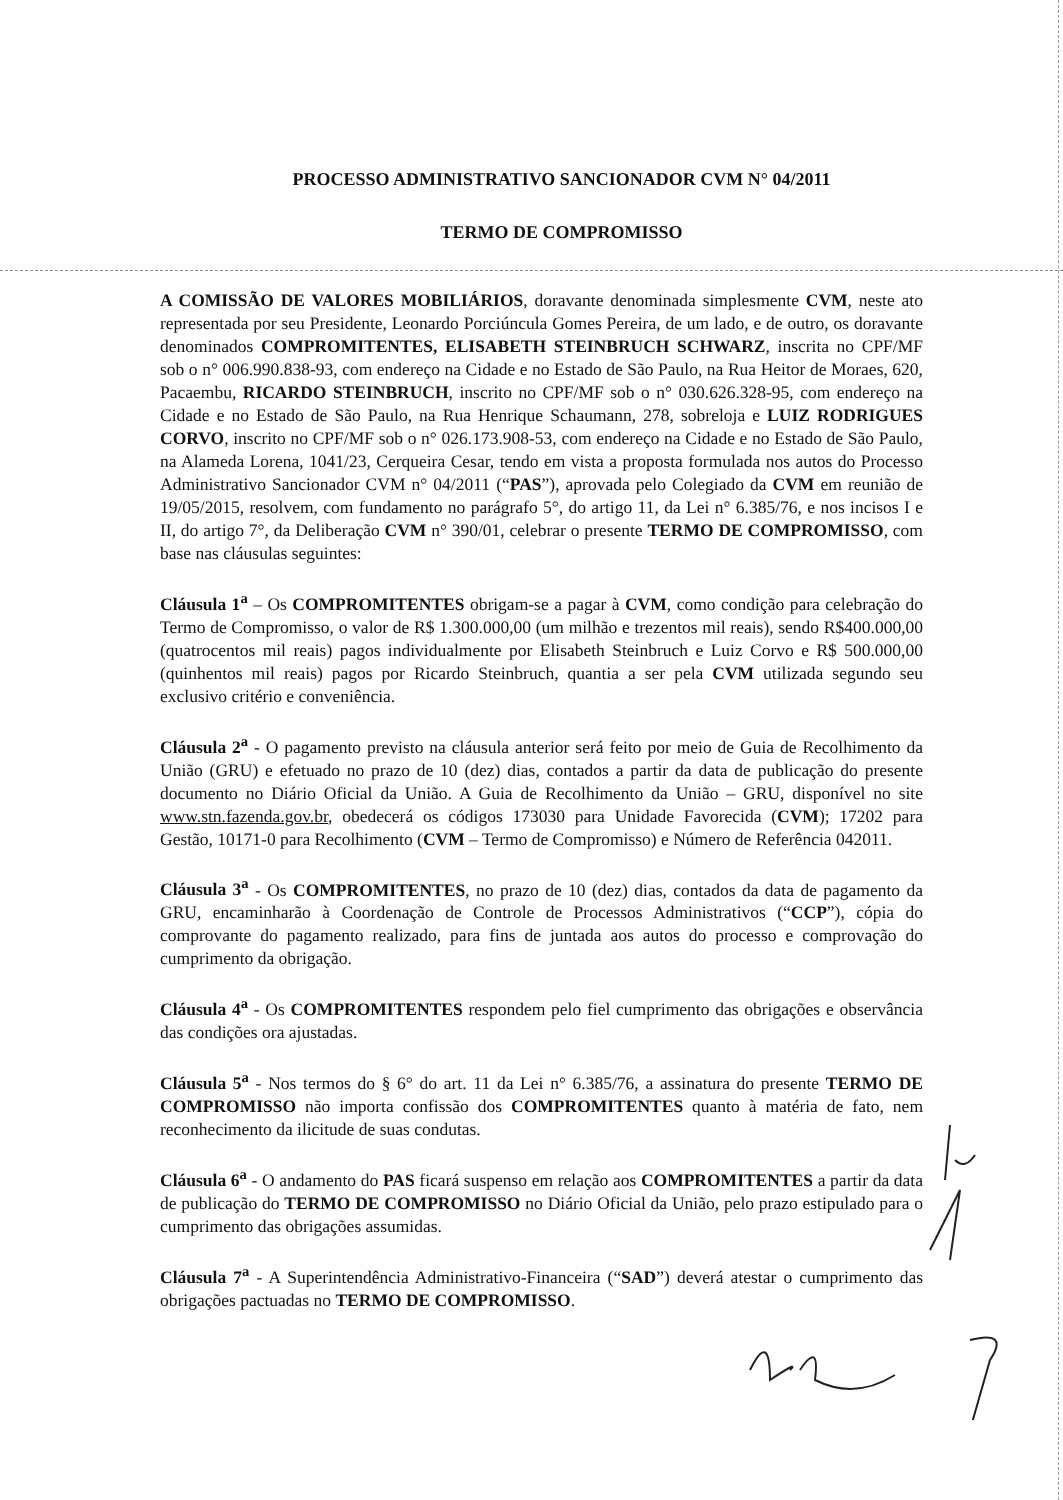PROCESSO ADMINISTRATIVO SANCIONADOR CVM N° 04/2011
TERMO DE COMPROMISSO
A COMISSÃO DE VALORES MOBILIÁRIOS, doravante denominada simplesmente CVM, neste ato representada por seu Presidente, Leonardo Porciúncula Gomes Pereira, de um lado, e de outro, os doravante denominados COMPROMITENTES, ELISABETH STEINBRUCH SCHWARZ, inscrita no CPF/MF sob o n° 006.990.838-93, com endereço na Cidade e no Estado de São Paulo, na Rua Heitor de Moraes, 620, Pacaembu, RICARDO STEINBRUCH, inscrito no CPF/MF sob o n° 030.626.328-95, com endereço na Cidade e no Estado de São Paulo, na Rua Henrique Schaumann, 278, sobreloja e LUIZ RODRIGUES CORVO, inscrito no CPF/MF sob o n° 026.173.908-53, com endereço na Cidade e no Estado de São Paulo, na Alameda Lorena, 1041/23, Cerqueira Cesar, tendo em vista a proposta formulada nos autos do Processo Administrativo Sancionador CVM n° 04/2011 (“PAS”), aprovada pelo Colegiado da CVM em reunião de 19/05/2015, resolvem, com fundamento no parágrafo 5°, do artigo 11, da Lei n° 6.385/76, e nos incisos I e II, do artigo 7°, da Deliberação CVM n° 390/01, celebrar o presente TERMO DE COMPROMISSO, com base nas cláusulas seguintes:
Cláusula 1<sup>a</sup> – Os COMPROMITENTES obrigam-se a pagar à CVM, como condição para celebração do Termo de Compromisso, o valor de R$ 1.300.000,00 (um milhão e trezentos mil reais), sendo R$400.000,00 (quatrocentos mil reais) pagos individualmente por Elisabeth Steinbruch e Luiz Corvo e R$ 500.000,00 (quinhentos mil reais) pagos por Ricardo Steinbruch, quantia a ser pela CVM utilizada segundo seu exclusivo critério e conveniência.
Cláusula 2<sup>a</sup> - O pagamento previsto na cláusula anterior será feito por meio de Guia de Recolhimento da União (GRU) e efetuado no prazo de 10 (dez) dias, contados a partir da data de publicação do presente documento no Diário Oficial da União. A Guia de Recolhimento da União – GRU, disponível no site www.stn.fazenda.gov.br, obedecerá os códigos 173030 para Unidade Favorecida (CVM); 17202 para Gestão, 10171-0 para Recolhimento (CVM – Termo de Compromisso) e Número de Referência 042011.
Cláusula 3<sup>a</sup> - Os COMPROMITENTES, no prazo de 10 (dez) dias, contados da data de pagamento da GRU, encaminharão à Coordenação de Controle de Processos Administrativos (“CCP”), cópia do comprovante do pagamento realizado, para fins de juntada aos autos do processo e comprovação do cumprimento da obrigação.
Cláusula 4<sup>a</sup> - Os COMPROMITENTES respondem pelo fiel cumprimento das obrigações e observância das condições ora ajustadas.
Cláusula 5<sup>a</sup> - Nos termos do § 6° do art. 11 da Lei n° 6.385/76, a assinatura do presente TERMO DE COMPROMISSO não importa confissão dos COMPROMITENTES quanto à matéria de fato, nem reconhecimento da ilicitude de suas condutas.
Cláusula 6<sup>a</sup> - O andamento do PAS ficará suspenso em relação aos COMPROMITENTES a partir da data de publicação do TERMO DE COMPROMISSO no Diário Oficial da União, pelo prazo estipulado para o cumprimento das obrigações assumidas.
Cláusula 7<sup>a</sup> - A Superintendência Administrativo-Financeira (“SAD”) deverá atestar o cumprimento das obrigações pactuadas no TERMO DE COMPROMISSO.